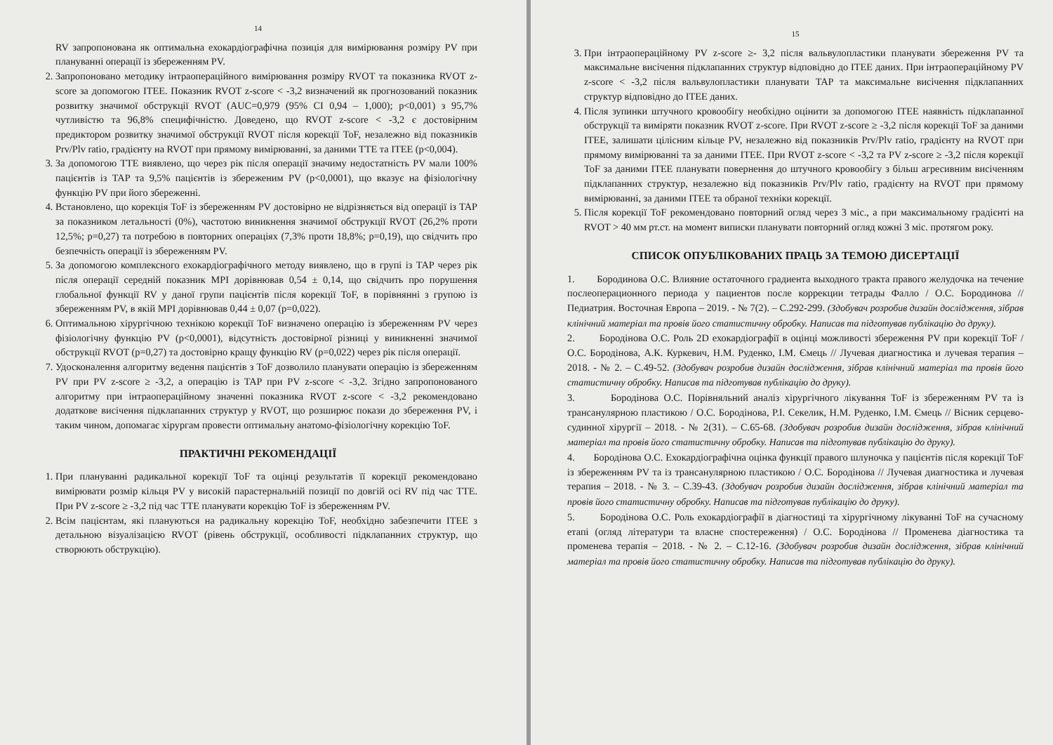14
RV запропонована як оптимальна ехокардіографічна позиція для вимірювання розміру PV при плануванні операції із збереженням PV.
2. Запропоновано методику інтраопераційного вимірювання розміру RVOT та показника RVOT z-score за допомогою ITEE. Показник RVOT z-score < -3,2 визначений як прогнозований показник розвитку значимої обструкції RVOT (AUC=0,979 (95% CI 0,94 – 1,000); p<0,001) з 95,7% чутливістю та 96,8% специфічністю. Доведено, що RVOT z-score < -3,2 є достовірним предиктором розвитку значимої обструкції RVOT після корекції ToF, незалежно від показників Prv/Plv ratio, градієнту на RVOT при прямому вимірюванні, за даними TTE та ITEE (p<0,004).
3. За допомогою TTE виявлено, що через рік після операції значиму недостатність PV мали 100% пацієнтів із TAP та 9,5% пацієнтів із збереженим PV (p<0,0001), що вказує на фізіологічну функцію PV при його збереженні.
4. Встановлено, що корекція ToF із збереженням PV достовірно не відрізняється від операції із TAP за показником летальності (0%), частотою виникнення значимої обструкції RVOT (26,2% проти 12,5%; p=0,27) та потребою в повторних операціях (7,3% проти 18,8%; p=0,19), що свідчить про безпечність операції із збереженням PV.
5. За допомогою комплексного ехокардіографічного методу виявлено, що в групі із TAP через рік після операції середній показник MPI дорівнював 0,54 ± 0,14, що свідчить про порушення глобальної функції RV у даної групи пацієнтів після корекції ToF, в порівнянні з групою із збереженням PV, в якій MPI дорівнював 0,44 ± 0,07 (p=0,022).
6. Оптимальною хірургічною технікою корекції ToF визначено операцію із збереженням PV через фізіологічну функцію PV (p<0,0001), відсутність достовірної різниці у виникненні значимої обструкції RVOT (p=0,27) та достовірно кращу функцію RV (p=0,022) через рік після операції.
7. Удосконалення алгоритму ведення пацієнтів з ToF дозволило планувати операцію із збереженням PV при PV z-score ≥ -3,2, а операцію із TAP при PV z-score < -3,2. Згідно запропонованого алгоритму при інтраопераційному значенні показника RVOT z-score < -3,2 рекомендовано додаткове висічення підклапанних структур у RVOT, що розширює покази до збереження PV, і таким чином, допомагає хірургам провести оптимальну анатомо-фізіологічну корекцію ToF.
ПРАКТИЧНІ РЕКОМЕНДАЦІЇ
1. При плануванні радикальної корекції ToF та оцінці результатів її корекції рекомендовано вимірювати розмір кільця PV у високій парастернальній позиції по довгій осі RV під час TTE. При PV z-score ≥ -3,2 під час TTE планувати корекцію ToF із збереженням PV.
2. Всім пацієнтам, які плануються на радикальну корекцію ToF, необхідно забезпечити ITEE з детальною візуалізацією RVOT (рівень обструкції, особливості підклапанних структур, що створюють обструкцію).
15
3. При інтраопераційному PV z-score ≥- 3,2 після вальвулопластики планувати збереження PV та максимальне висічення підклапанних структур відповідно до ITEE даних. При інтраопераційному PV z-score < -3,2 після вальвулопластики планувати TAP та максимальне висічення підклапанних структур відповідно до ITEE даних.
4. Після зупинки штучного кровообігу необхідно оцінити за допомогою ITEE наявність підклапанної обструкції та виміряти показник RVOT z-score. При RVOT z-score ≥ -3,2 після корекції ToF за даними ITEE, залишати цілісним кільце PV, незалежно від показників Prv/Plv ratio, градієнту на RVOT при прямому вимірюванні та за даними ITEE. При RVOT z-score < -3,2 та PV z-score ≥ -3,2 після корекції ToF за даними ITEE планувати повернення до штучного кровообігу з більш агресивним висіченням підклапанних структур, незалежно від показників Prv/Plv ratio, градієнту на RVOT при прямому вимірюванні, за даними ITEE та обраної техніки корекції.
5. Після корекції ToF рекомендовано повторний огляд через 3 міс., а при максимальному градієнті на RVOT > 40 мм рт.ст. на момент виписки планувати повторний огляд кожні 3 міс. протягом року.
СПИСОК ОПУБЛІКОВАНИХ ПРАЦЬ ЗА ТЕМОЮ ДИСЕРТАЦІЇ
1. Бородинова О.С. Влияние остаточного градиента выходного тракта правого желудочка на течение послеоперационного периода у пациентов после коррекции тетрады Фалло / О.С. Бородинова // Педиатрия. Восточная Европа – 2019. - № 7(2). – С.292-299. (Здобувач розробив дизайн дослідження, зібрав клінічний матеріал та провів його статистичну обробку. Написав та підготував публікацію до друку).
2. Бородінова О.С. Роль 2D ехокардіографії в оцінці можливості збереження PV при корекції ToF / О.С. Бородінова, А.К. Куркевич, Н.М. Руденко, І.М. Ємець // Лучевая диагностика и лучевая терапия – 2018. - № 2. – С.49-52. (Здобувач розробив дизайн дослідження, зібрав клінічний матеріал та провів його статистичну обробку. Написав та підготував публікацію до друку).
3. Бородінова О.С. Порівняльний аналіз хірургічного лікування ToF із збереженням PV та із трансанулярною пластикою / О.С. Бородінова, Р.І. Секелик, Н.М. Руденко, І.М. Ємець // Вісник серцево-судинної хірургії – 2018. - № 2(31). – С.65-68. (Здобувач розробив дизайн дослідження, зібрав клінічний матеріал та провів його статистичну обробку. Написав та підготував публікацію до друку).
4. Бородінова О.С. Ехокардіографічна оцінка функції правого шлуночка у пацієнтів після корекції ToF із збереженням PV та із трансанулярною пластикою / О.С. Бородінова // Лучевая диагностика и лучевая терапия – 2018. - № 3. – С.39-43. (Здобувач розробив дизайн дослідження, зібрав клінічний матеріал та провів його статистичну обробку. Написав та підготував публікацію до друку).
5. Бородінова О.С. Роль ехокардіографії в діагностиці та хірургічному лікуванні ToF на сучасному етапі (огляд літератури та власне спостереження) / О.С. Бородінова // Променева діагностика та променева терапія – 2018. - № 2. – С.12-16. (Здобувач розробив дизайн дослідження, зібрав клінічний матеріал та провів його статистичну обробку. Написав та підготував публікацію до друку).